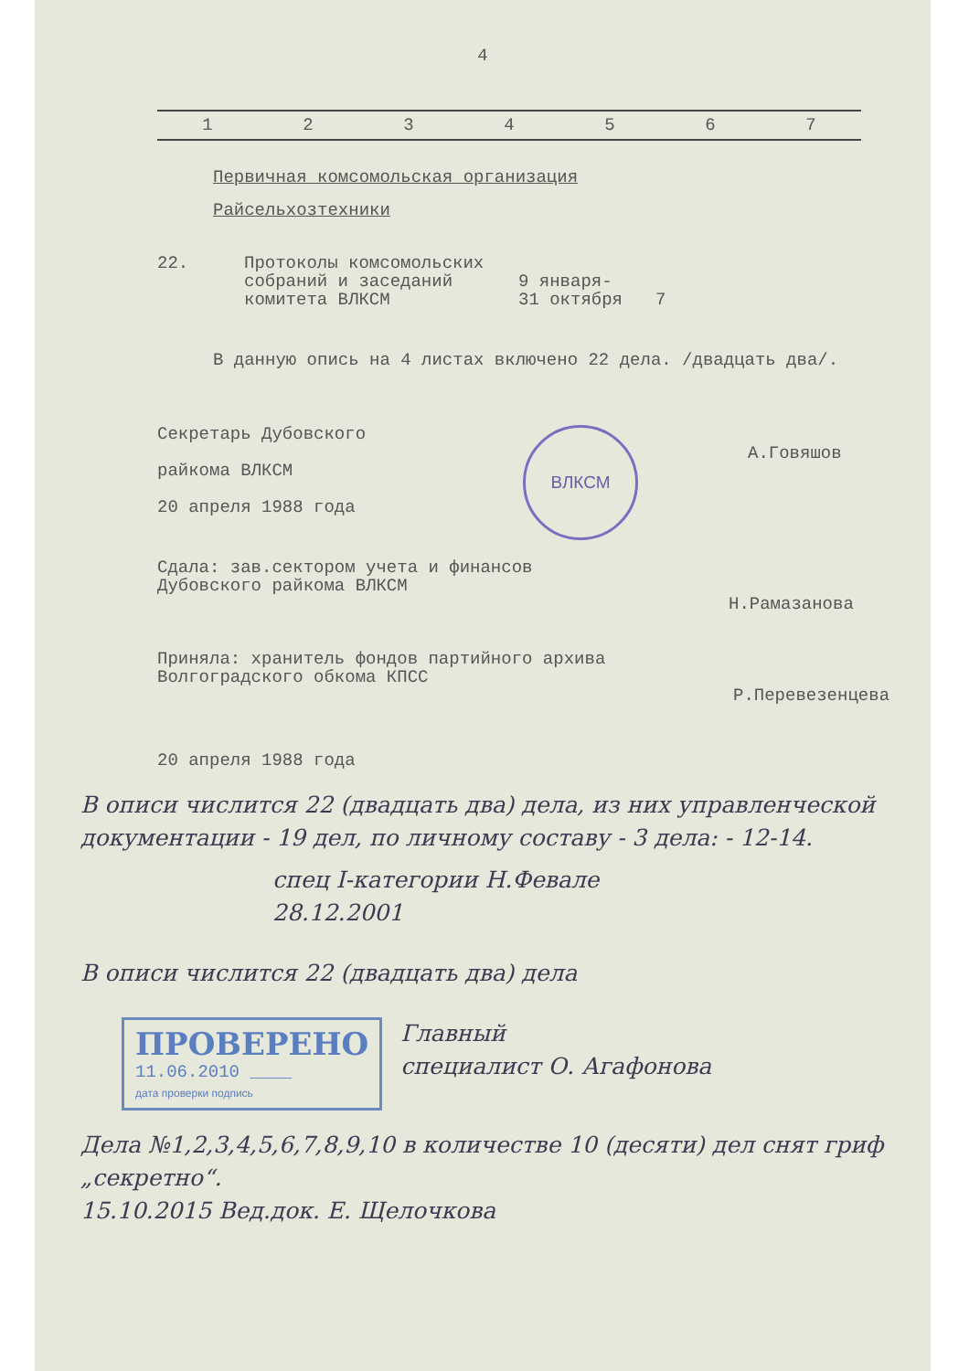4
| 1 | 2 | 3 | 4 | 5 | 6 | 7 |
Первичная комсомольская организация
Райсельхозтехники
22. Протоколы комсомольских собраний и заседаний комитета ВЛКСМ
9 января-
31 октября
7
В данную опись на 4 листах включено 22 дела. /двадцать два/.
Секретарь Дубовского
райкома ВЛКСМ
20 апреля 1988 года
ВЛКСМ
А.Говяшов
Сдала: зав.сектором учета и финансов Дубовского райкома ВЛКСМ
Н.Рамазанова
Приняла: хранитель фондов партийного архива Волгоградского обкома КПСС
Р.Перевезенцева
20 апреля 1988 года
В описи числится 22 (двадцать два) дела, из них управленческой документации - 19 дел, по личному составу - 3 дела: - 12-14.
спец I-категории Н.Февале
28.12.2001
В описи числится 22 (двадцать два) дела
ПРОВЕРЕНО 11.06.2010 ____
дата проверки подпись
Главный
специалист О. Агафонова
Дела №1,2,3,4,5,6,7,8,9,10 в количестве 10 (десяти) дел снят гриф „секретно“.
15.10.2015 Вед.док. Е. Щелочкова